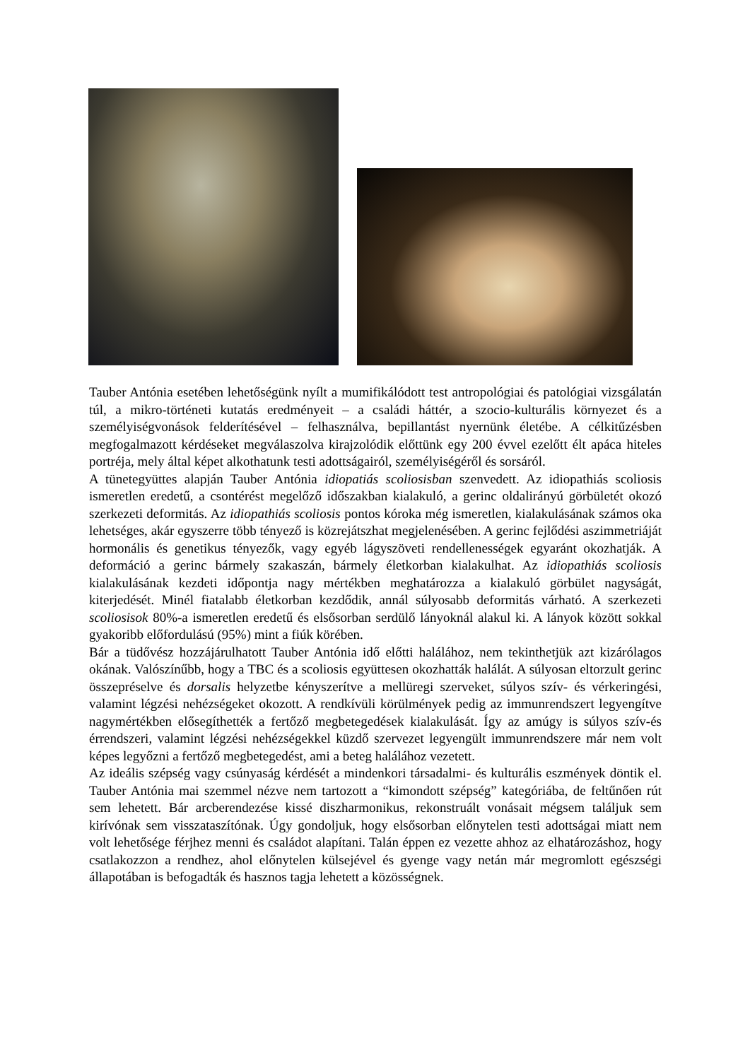Tauber Antónia esetében lehetőségünk nyílt a mumifikálódott test antropológiai és patológiai vizsgálatán túl, a mikro-történeti kutatás eredményeit – a családi háttér, a szocio-kulturális környezet és a személyiségvonások felderítésével – felhasználva, bepillantást nyernünk életébe. A célkitűzésben megfogalmazott kérdéseket megválaszolva kirajzolódik előttünk egy 200 évvel ezelőtt élt apáca hiteles portréja, mely által képet alkothatunk testi adottságairól, személyiségéről és sorsáról.
A tünetegyüttes alapján Tauber Antónia idiopatiás scoliosisban szenvedett. Az idiopathiás scoliosis ismeretlen eredetű, a csontérést megelőző időszakban kialakuló, a gerinc oldalirányú görbületét okozó szerkezeti deformitás. Az idiopathiás scoliosis pontos kóroka még ismeretlen, kialakulásának számos oka lehetséges, akár egyszerre több tényező is közrejátszhat megjelenésében. A gerinc fejlődési aszimmetriáját hormonális és genetikus tényezők, vagy egyéb lágyszöveti rendellenességek egyaránt okozhatják. A deformáció a gerinc bármely szakaszán, bármely életkorban kialakulhat. Az idiopathiás scoliosis kialakulásának kezdeti időpontja nagy mértékben meghatározza a kialakuló görbület nagyságát, kiterjedését. Minél fiatalabb életkorban kezdődik, annál súlyosabb deformitás várható. A szerkezeti scoliosisok 80%-a ismeretlen eredetű és elsősorban serdülő lányoknál alakul ki. A lányok között sokkal gyakoribb előfordulású (95%) mint a fiúk körében.
Bár a tüdővész hozzájárulhatott Tauber Antónia idő előtti halálához, nem tekinthetjük azt kizárólagos okának. Valószínűbb, hogy a TBC és a scoliosis együttesen okozhatták halálát. A súlyosan eltorzult gerinc összepréselve és dorsalis helyzetbe kényszerítve a mellüregi szerveket, súlyos szív- és vérkeringési, valamint légzési nehézségeket okozott. A rendkívüli körülmények pedig az immunrendszert legyengítve nagymértékben elősegíthették a fertőző megbetegedések kialakulását. Így az amúgy is súlyos szív-és érrendszeri, valamint légzési nehézségekkel küzdő szervezet legyengült immunrendszere már nem volt képes legyőzni a fertőző megbetegedést, ami a beteg halálához vezetett.
Az ideális szépség vagy csúnyaság kérdését a mindenkori társadalmi- és kulturális eszmények döntik el. Tauber Antónia mai szemmel nézve nem tartozott a “kimondott szépség” kategóriába, de feltűnően rút sem lehetett. Bár arcberendezése kissé diszharmonikus, rekonstruált vonásait mégsem találjuk sem kirívónak sem visszataszítónak. Úgy gondoljuk, hogy elsősorban előnytelen testi adottságai miatt nem volt lehetősége férjhez menni és családot alapítani. Talán éppen ez vezette ahhoz az elhatározáshoz, hogy csatlakozzon a rendhez, ahol előnytelen külsejével és gyenge vagy netán már megromlott egészségi állapotában is befogadták és hasznos tagja lehetett a közösségnek.